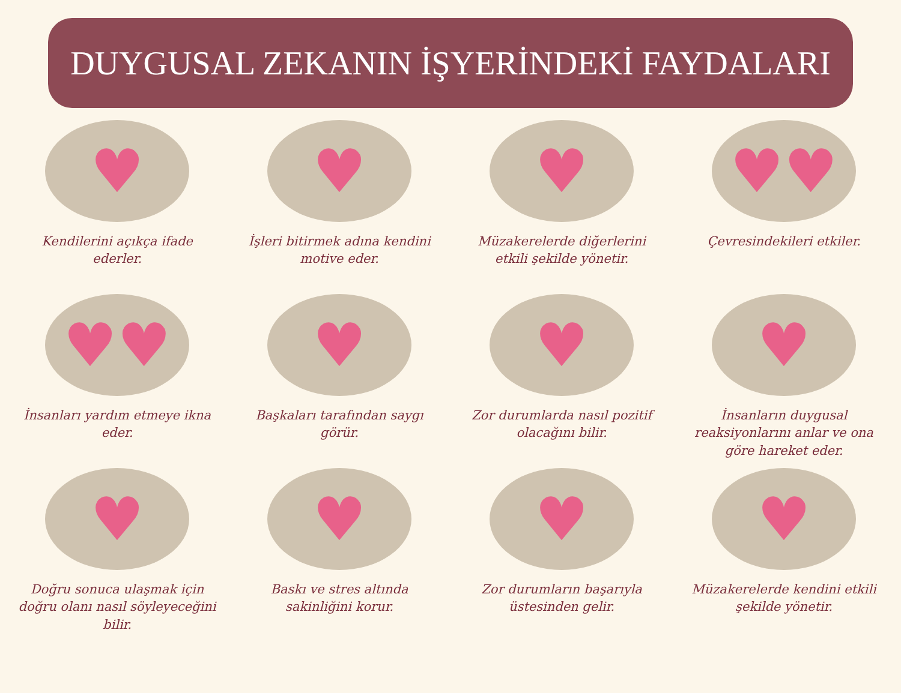DUYGUSAL ZEKANIN İŞYERİNDEKİ FAYDALARI
♥
Kendilerini açıkça ifade ederler.
♥
İşleri bitirmek adına kendini motive eder.
♥
Müzakerelerde diğerlerini etkili şekilde yönetir.
♥♥
Çevresindekileri etkiler.
♥♥
İnsanları yardım etmeye ikna eder.
♥
Başkaları tarafından saygı görür.
♥
Zor durumlarda nasıl pozitif olacağını bilir.
♥
İnsanların duygusal reaksiyonlarını anlar ve ona göre hareket eder.
♥
Doğru sonuca ulaşmak için doğru olanı nasıl söyleyeceğini bilir.
♥
Baskı ve stres altında sakinliğini korur.
♥
Zor durumların başarıyla üstesinden gelir.
♥
Müzakerelerde kendini etkili şekilde yönetir.